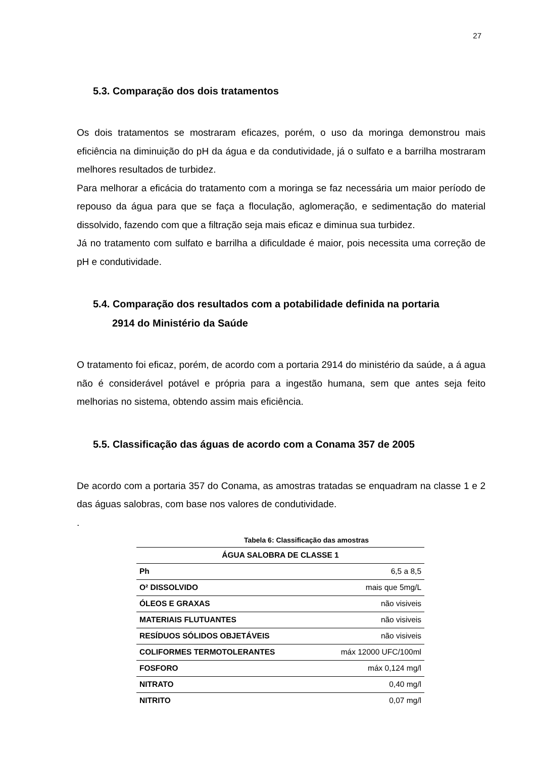27
5.3. Comparação dos dois tratamentos
Os dois tratamentos se mostraram eficazes, porém, o uso da moringa demonstrou mais eficiência na diminuição do pH da água e da condutividade, já o sulfato e a barrilha mostraram melhores resultados de turbidez.
Para melhorar a eficácia do tratamento com a moringa se faz necessária um maior período de repouso da água para que se faça a floculação, aglomeração, e sedimentação do material dissolvido, fazendo com que a filtração seja mais eficaz e diminua sua turbidez.
Já no tratamento com sulfato e barrilha a dificuldade é maior, pois necessita uma correção de pH e condutividade.
5.4. Comparação dos resultados com a potabilidade definida na portaria
2914 do Ministério da Saúde
O tratamento foi eficaz, porém, de acordo com a portaria 2914 do ministério da saúde, a á agua não é considerável potável e própria para a ingestão humana, sem que antes seja feito melhorias no sistema, obtendo assim mais eficiência.
5.5. Classificação das águas de acordo com a Conama 357 de 2005
De acordo com a portaria 357 do Conama, as amostras tratadas se enquadram na classe 1 e 2 das águas salobras, com base nos valores de condutividade.
.
Tabela 6: Classificação das amostras
| ÁGUA SALOBRA DE CLASSE 1 | |
| --- | --- |
| Ph | 6,5 a 8,5 |
| O² DISSOLVIDO | mais que 5mg/L |
| ÓLEOS E GRAXAS | não visiveis |
| MATERIAIS FLUTUANTES | não visiveis |
| RESÍDUOS SÓLIDOS OBJETÁVEIS | não visiveis |
| COLIFORMES TERMOTOLERANTES | máx 12000 UFC/100ml |
| FOSFORO | máx 0,124 mg/l |
| NITRATO | 0,40 mg/l |
| NITRITO | 0,07 mg/l |